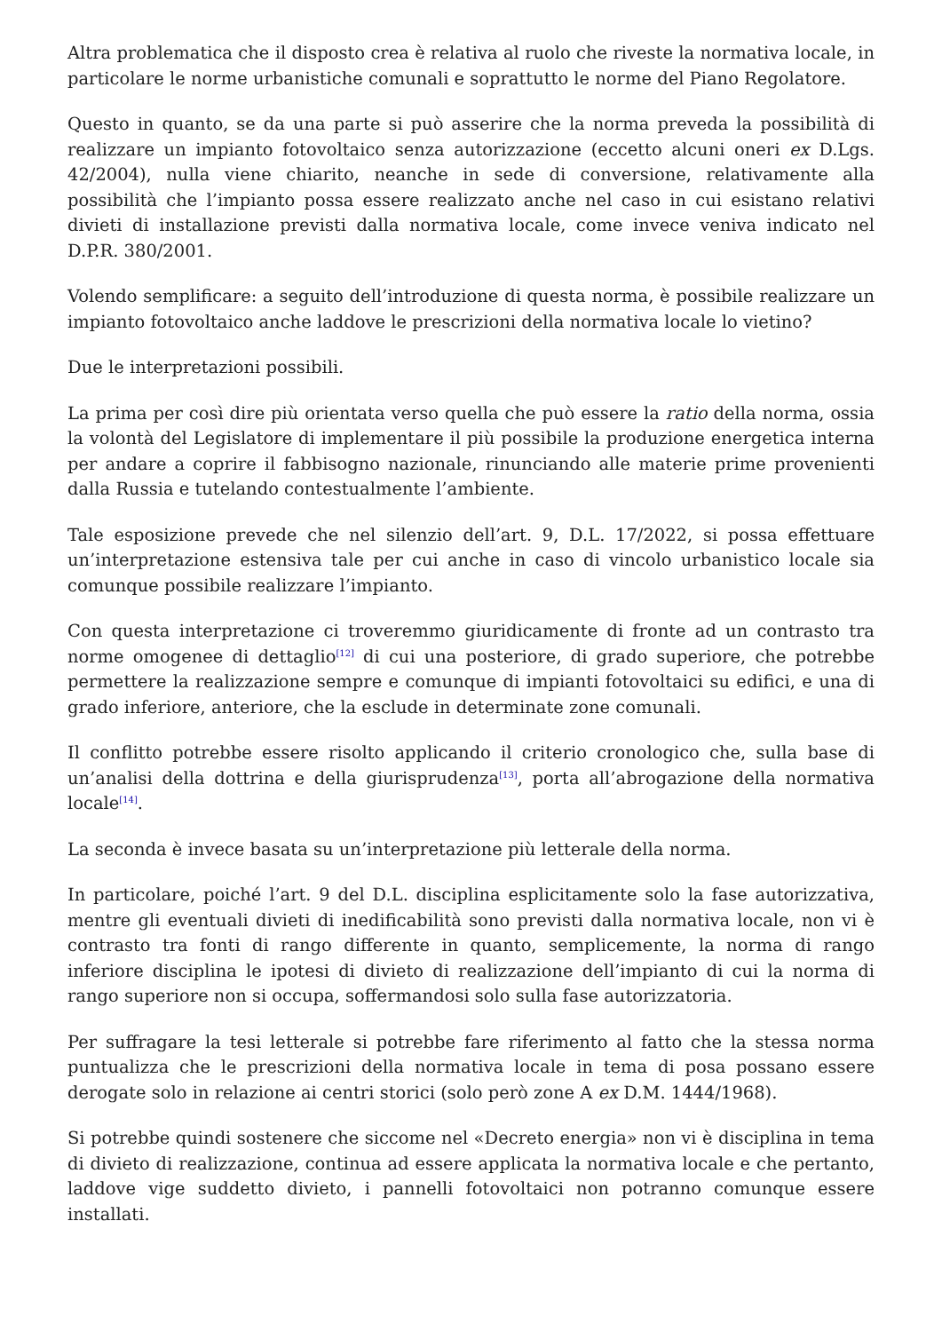Altra problematica che il disposto crea è relativa al ruolo che riveste la normativa locale, in particolare le norme urbanistiche comunali e soprattutto le norme del Piano Regolatore.
Questo in quanto, se da una parte si può asserire che la norma preveda la possibilità di realizzare un impianto fotovoltaico senza autorizzazione (eccetto alcuni oneri ex D.Lgs. 42/2004), nulla viene chiarito, neanche in sede di conversione, relativamente alla possibilità che l’impianto possa essere realizzato anche nel caso in cui esistano relativi divieti di installazione previsti dalla normativa locale, come invece veniva indicato nel D.P.R. 380/2001.
Volendo semplificare: a seguito dell’introduzione di questa norma, è possibile realizzare un impianto fotovoltaico anche laddove le prescrizioni della normativa locale lo vietino?
Due le interpretazioni possibili.
La prima per così dire più orientata verso quella che può essere la ratio della norma, ossia la volontà del Legislatore di implementare il più possibile la produzione energetica interna per andare a coprire il fabbisogno nazionale, rinunciando alle materie prime provenienti dalla Russia e tutelando contestualmente l’ambiente.
Tale esposizione prevede che nel silenzio dell’art. 9, D.L. 17/2022, si possa effettuare un’interpretazione estensiva tale per cui anche in caso di vincolo urbanistico locale sia comunque possibile realizzare l’impianto.
Con questa interpretazione ci troveremmo giuridicamente di fronte ad un contrasto tra norme omogenee di dettaglio<sup>[12]</sup> di cui una posteriore, di grado superiore, che potrebbe permettere la realizzazione sempre e comunque di impianti fotovoltaici su edifici, e una di grado inferiore, anteriore, che la esclude in determinate zone comunali.
Il conflitto potrebbe essere risolto applicando il criterio cronologico che, sulla base di un’analisi della dottrina e della giurisprudenza<sup>[13]</sup>, porta all’abrogazione della normativa locale<sup>[14]</sup>.
La seconda è invece basata su un’interpretazione più letterale della norma.
In particolare, poiché l’art. 9 del D.L. disciplina esplicitamente solo la fase autorizzativa, mentre gli eventuali divieti di inedificabilità sono previsti dalla normativa locale, non vi è contrasto tra fonti di rango differente in quanto, semplicemente, la norma di rango inferiore disciplina le ipotesi di divieto di realizzazione dell’impianto di cui la norma di rango superiore non si occupa, soffermandosi solo sulla fase autorizzatoria.
Per suffragare la tesi letterale si potrebbe fare riferimento al fatto che la stessa norma puntualizza che le prescrizioni della normativa locale in tema di posa possano essere derogate solo in relazione ai centri storici (solo però zone A ex D.M. 1444/1968).
Si potrebbe quindi sostenere che siccome nel «Decreto energia» non vi è disciplina in tema di divieto di realizzazione, continua ad essere applicata la normativa locale e che pertanto, laddove vige suddetto divieto, i pannelli fotovoltaici non potranno comunque essere installati.